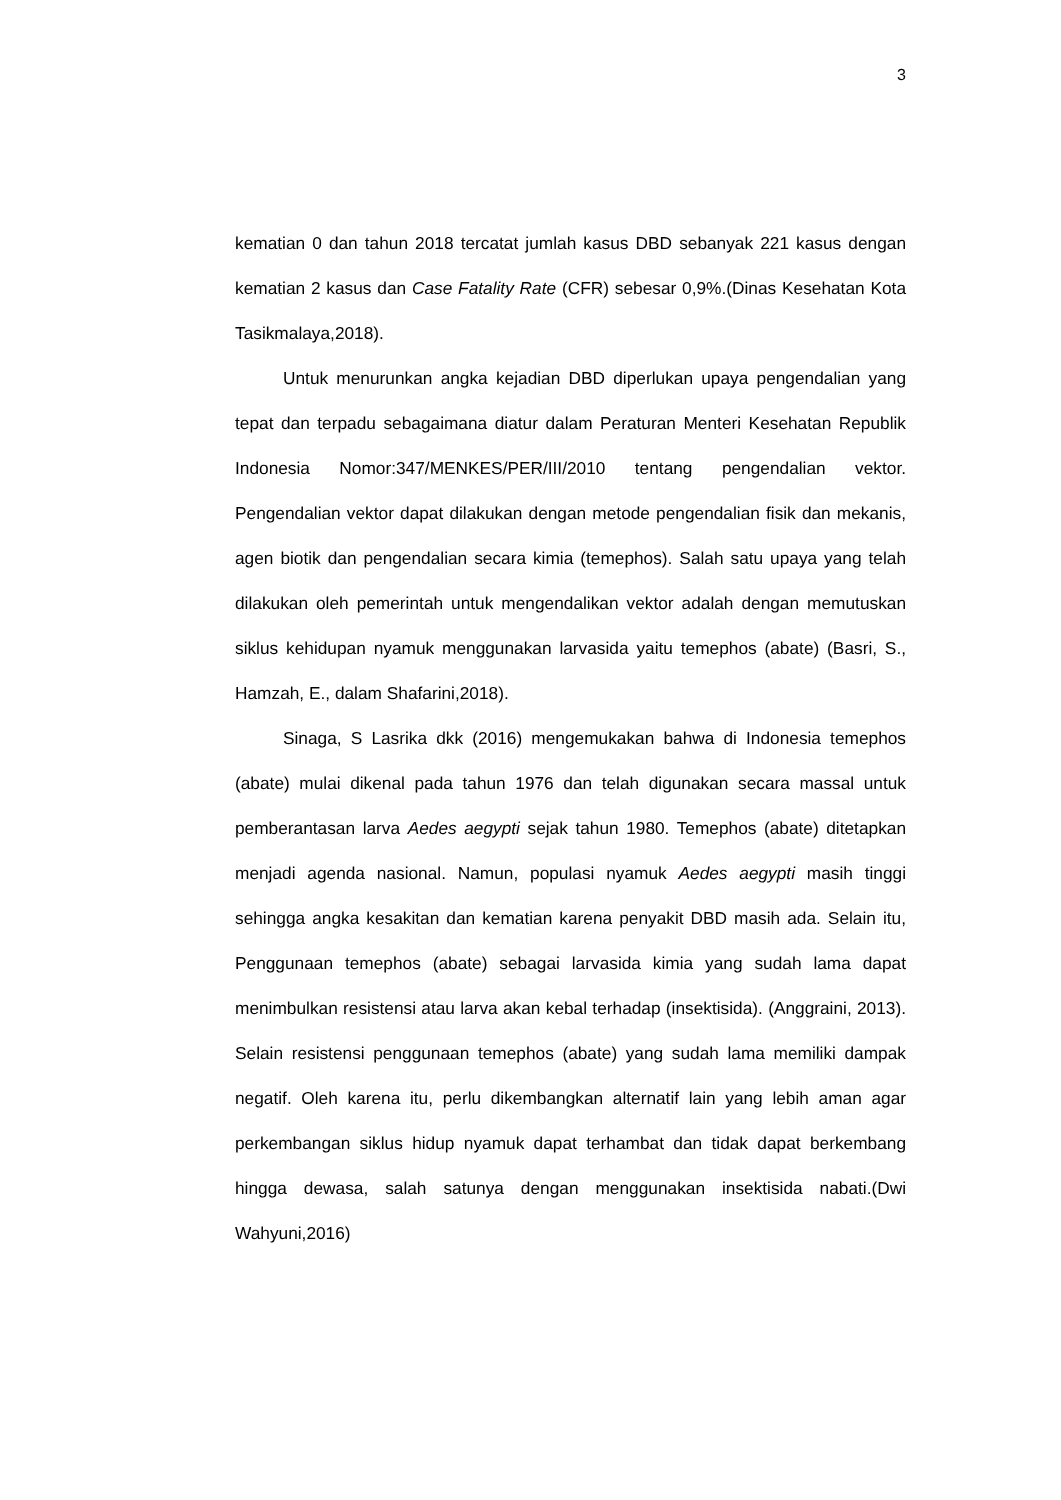3
kematian 0 dan tahun 2018 tercatat jumlah kasus DBD sebanyak 221 kasus dengan kematian 2 kasus dan Case Fatality Rate (CFR) sebesar 0,9%.(Dinas Kesehatan Kota Tasikmalaya,2018).
Untuk menurunkan angka kejadian DBD diperlukan upaya pengendalian yang tepat dan terpadu sebagaimana diatur dalam Peraturan Menteri Kesehatan Republik Indonesia Nomor:347/MENKES/PER/III/2010 tentang pengendalian vektor. Pengendalian vektor dapat dilakukan dengan metode pengendalian fisik dan mekanis, agen biotik dan pengendalian secara kimia (temephos). Salah satu upaya yang telah dilakukan oleh pemerintah untuk mengendalikan vektor adalah dengan memutuskan siklus kehidupan nyamuk menggunakan larvasida yaitu temephos (abate) (Basri, S., Hamzah, E., dalam Shafarini,2018).
Sinaga, S Lasrika dkk (2016) mengemukakan bahwa di Indonesia temephos (abate) mulai dikenal pada tahun 1976 dan telah digunakan secara massal untuk pemberantasan larva Aedes aegypti sejak tahun 1980. Temephos (abate) ditetapkan menjadi agenda nasional. Namun, populasi nyamuk Aedes aegypti masih tinggi sehingga angka kesakitan dan kematian karena penyakit DBD masih ada. Selain itu, Penggunaan temephos (abate) sebagai larvasida kimia yang sudah lama dapat menimbulkan resistensi atau larva akan kebal terhadap (insektisida). (Anggraini, 2013). Selain resistensi penggunaan temephos (abate) yang sudah lama memiliki dampak negatif. Oleh karena itu, perlu dikembangkan alternatif lain yang lebih aman agar perkembangan siklus hidup nyamuk dapat terhambat dan tidak dapat berkembang hingga dewasa, salah satunya dengan menggunakan insektisida nabati.(Dwi Wahyuni,2016)